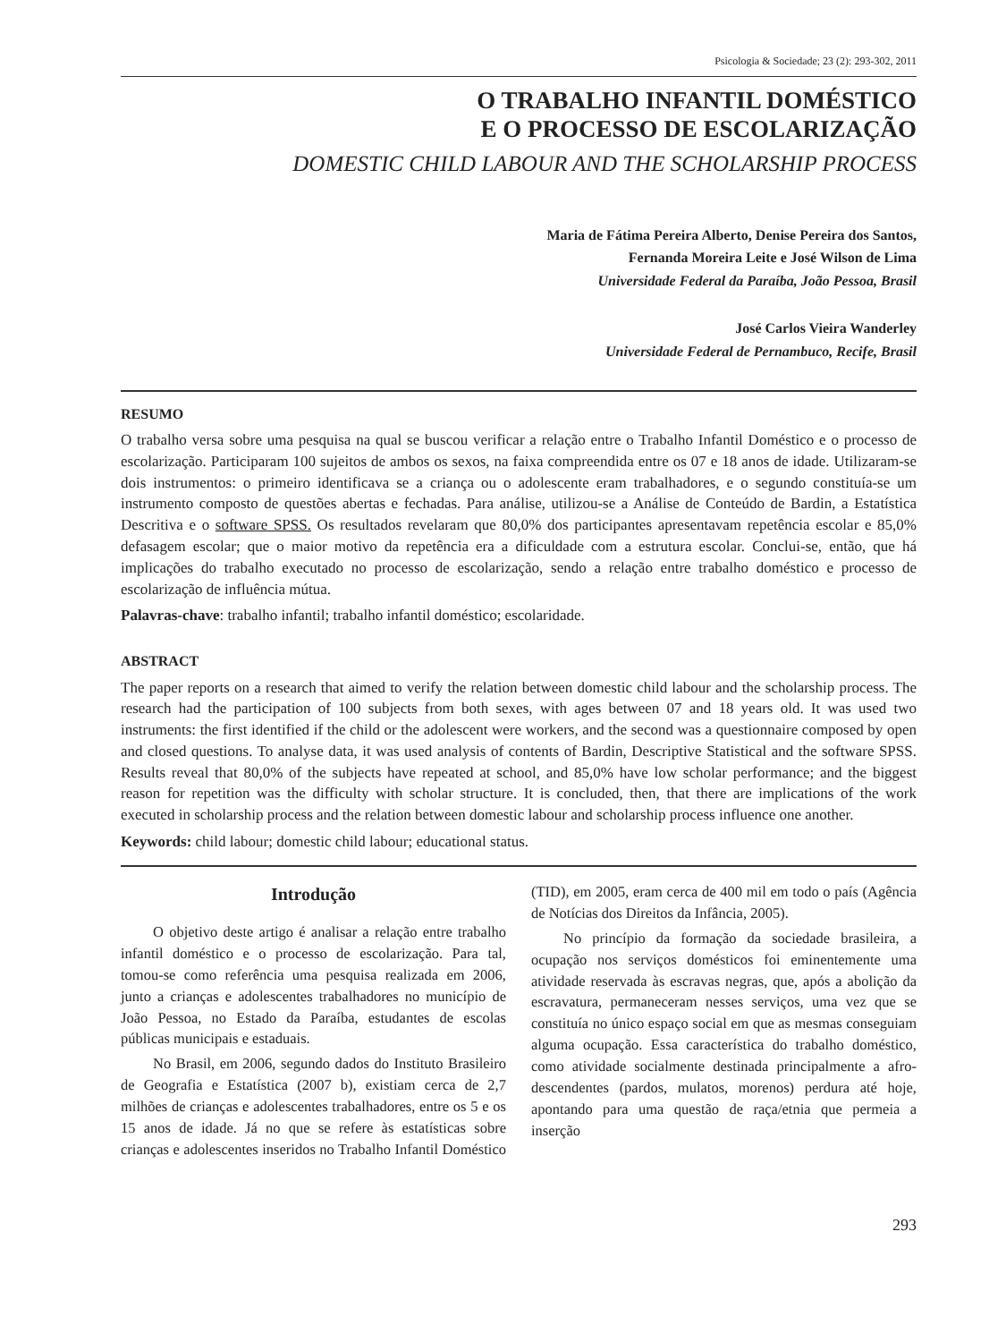Psicologia & Sociedade; 23 (2): 293-302, 2011
O TRABALHO INFANTIL DOMÉSTICO
E O PROCESSO DE ESCOLARIZAÇÃO
DOMESTIC CHILD LABOUR AND THE SCHOLARSHIP PROCESS
Maria de Fátima Pereira Alberto, Denise Pereira dos Santos,
Fernanda Moreira Leite e José Wilson de Lima
Universidade Federal da Paraíba, João Pessoa, Brasil
José Carlos Vieira Wanderley
Universidade Federal de Pernambuco, Recife, Brasil
RESUMO
O trabalho versa sobre uma pesquisa na qual se buscou verificar a relação entre o Trabalho Infantil Doméstico e o processo de escolarização. Participaram 100 sujeitos de ambos os sexos, na faixa compreendida entre os 07 e 18 anos de idade. Utilizaram-se dois instrumentos: o primeiro identificava se a criança ou o adolescente eram trabalhadores, e o segundo constituía-se um instrumento composto de questões abertas e fechadas. Para análise, utilizou-se a Análise de Conteúdo de Bardin, a Estatística Descritiva e o software SPSS. Os resultados revelaram que 80,0% dos participantes apresentavam repetência escolar e 85,0% defasagem escolar; que o maior motivo da repetência era a dificuldade com a estrutura escolar. Conclui-se, então, que há implicações do trabalho executado no processo de escolarização, sendo a relação entre trabalho doméstico e processo de escolarização de influência mútua.
Palavras-chave: trabalho infantil; trabalho infantil doméstico; escolaridade.
ABSTRACT
The paper reports on a research that aimed to verify the relation between domestic child labour and the scholarship process. The research had the participation of 100 subjects from both sexes, with ages between 07 and 18 years old. It was used two instruments: the first identified if the child or the adolescent were workers, and the second was a questionnaire composed by open and closed questions. To analyse data, it was used analysis of contents of Bardin, Descriptive Statistical and the software SPSS. Results reveal that 80,0% of the subjects have repeated at school, and 85,0% have low scholar performance; and the biggest reason for repetition was the difficulty with scholar structure. It is concluded, then, that there are implications of the work executed in scholarship process and the relation between domestic labour and scholarship process influence one another.
Keywords: child labour; domestic child labour; educational status.
Introdução
O objetivo deste artigo é analisar a relação entre trabalho infantil doméstico e o processo de escolarização. Para tal, tomou-se como referência uma pesquisa realizada em 2006, junto a crianças e adolescentes trabalhadores no município de João Pessoa, no Estado da Paraíba, estudantes de escolas públicas municipais e estaduais.
No Brasil, em 2006, segundo dados do Instituto Brasileiro de Geografia e Estatística (2007 b), existiam cerca de 2,7 milhões de crianças e adolescentes trabalhadores, entre os 5 e os 15 anos de idade. Já no que se refere às estatísticas sobre crianças e adolescentes inseridos no Trabalho Infantil Doméstico (TID), em 2005, eram cerca de 400 mil em todo o país (Agência de Notícias dos Direitos da Infância, 2005).
No princípio da formação da sociedade brasileira, a ocupação nos serviços domésticos foi eminentemente uma atividade reservada às escravas negras, que, após a abolição da escravatura, permaneceram nesses serviços, uma vez que se constituía no único espaço social em que as mesmas conseguiam alguma ocupação. Essa característica do trabalho doméstico, como atividade socialmente destinada principalmente a afro-descendentes (pardos, mulatos, morenos) perdura até hoje, apontando para uma questão de raça/etnia que permeia a inserção
293